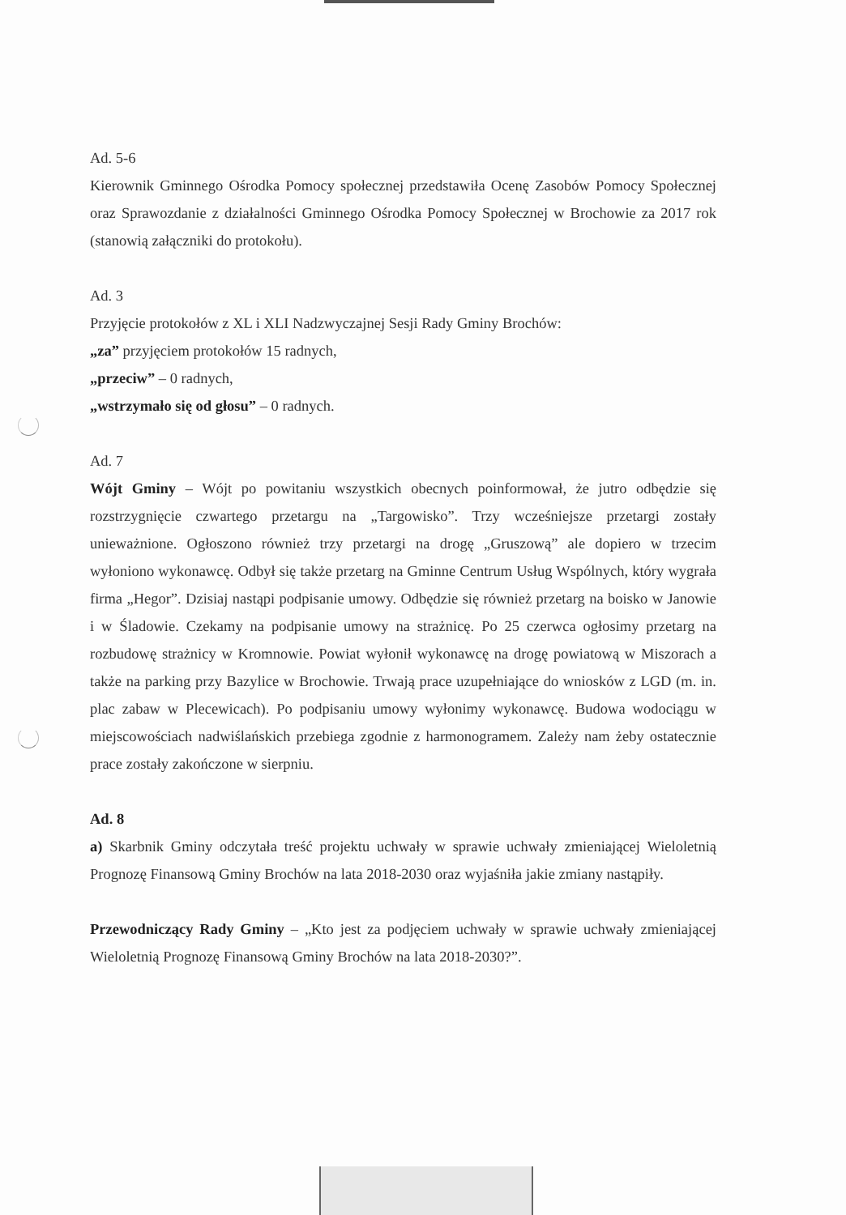Ad. 5-6
Kierownik Gminnego Ośrodka Pomocy społecznej przedstawiła Ocenę Zasobów Pomocy Społecznej oraz Sprawozdanie z działalności Gminnego Ośrodka Pomocy Społecznej w Brochowie za 2017 rok (stanowią załączniki do protokołu).
Ad. 3
Przyjęcie protokołów z XL i XLI Nadzwyczajnej Sesji Rady Gminy Brochów:
„za” przyjęciem protokołów 15 radnych,
„przeciw” – 0 radnych,
„wstrzymało się od głosu” – 0 radnych.
Ad. 7
Wójt Gminy – Wójt po powitaniu wszystkich obecnych poinformował, że jutro odbędzie się rozstrzygnięcie czwartego przetargu na „Targowisko”. Trzy wcześniejsze przetargi zostały unieważnione. Ogłoszono również trzy przetargi na drogę „Gruszową” ale dopiero w trzecim wyłoniono wykonawcę. Odbył się także przetarg na Gminne Centrum Usług Wspólnych, który wygrała firma „Hegor”. Dzisiaj nastąpi podpisanie umowy. Odbędzie się również przetarg na boisko w Janowie i w Śladowie. Czekamy na podpisanie umowy na strażnicę. Po 25 czerwca ogłosimy przetarg na rozbudowę strażnicy w Kromnowie. Powiat wyłonił wykonawcę na drogę powiatową w Miszorach a także na parking przy Bazylice w Brochowie. Trwają prace uzupełniające do wniosków z LGD (m. in. plac zabaw w Plecewicach). Po podpisaniu umowy wyłonimy wykonawcę. Budowa wodociągu w miejscowościach nadwiślańskich przebiega zgodnie z harmonogramem. Zależy nam żeby ostatecznie prace zostały zakończone w sierpniu.
Ad. 8
a) Skarbnik Gminy odczytała treść projektu uchwały w sprawie uchwały zmieniającej Wieloletnią Prognozę Finansową Gminy Brochów na lata 2018-2030 oraz wyjaśniła jakie zmiany nastąpiły.
Przewodniczący Rady Gminy – „Kto jest za podjęciem uchwały w sprawie uchwały zmieniającej Wieloletnią Prognozę Finansową Gminy Brochów na lata 2018-2030?”.